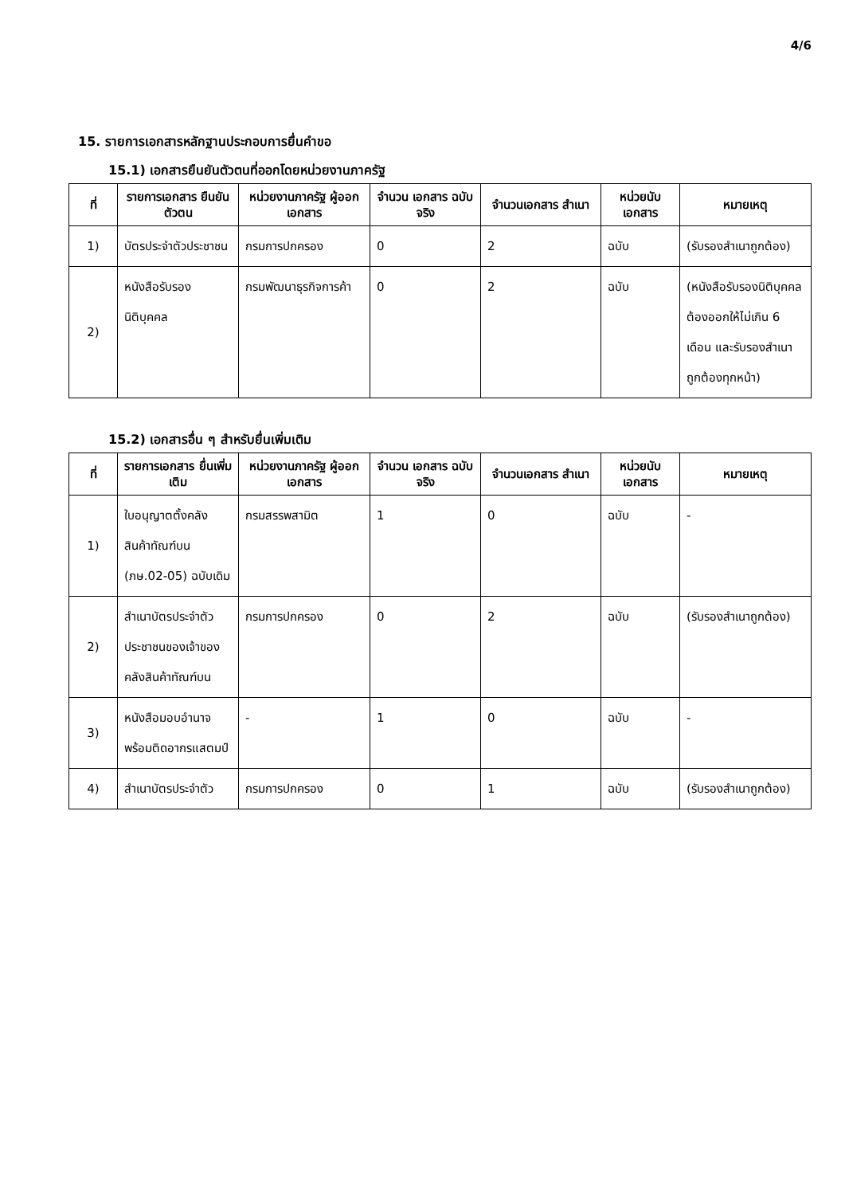4/6
15. รายการเอกสารหลักฐานประกอบการยื่นคำขอ
15.1) เอกสารยืนยันตัวตนที่ออกโดยหน่วยงานภาครัฐ
| ที่ | รายการเอกสาร ยืนยันตัวตน | หน่วยงานภาครัฐ ผู้ออกเอกสาร | จำนวน เอกสาร ฉบับจริง | จำนวนเอกสาร สำเนา | หน่วยนับ เอกสาร | หมายเหตุ |
| --- | --- | --- | --- | --- | --- | --- |
| 1) | บัตรประจำตัวประชาชน | กรมการปกครอง | 0 | 2 | ฉบับ | (รับรองสำเนาถูกต้อง) |
| 2) | หนังสือรับรองนิติบุคคล | กรมพัฒนาธุรกิจการค้า | 0 | 2 | ฉบับ | (หนังสือรับรองนิติบุคคลต้องออกให้ไม่เกิน 6 เดือน และรับรองสำเนาถูกต้องทุกหน้า) |
15.2) เอกสารอื่น ๆ สำหรับยื่นเพิ่มเติม
| ที่ | รายการเอกสาร ยื่นเพิ่มเติม | หน่วยงานภาครัฐ ผู้ออกเอกสาร | จำนวน เอกสาร ฉบับจริง | จำนวนเอกสาร สำเนา | หน่วยนับ เอกสาร | หมายเหตุ |
| --- | --- | --- | --- | --- | --- | --- |
| 1) | ใบอนุญาตตั้งคลังสินค้าทัณฑ์บน (ภษ.02-05) ฉบับเดิม | กรมสรรพสามิต | 1 | 0 | ฉบับ | - |
| 2) | สำเนาบัตรประจำตัวประชาชนของเจ้าของคลังสินค้าทัณฑ์บน | กรมการปกครอง | 0 | 2 | ฉบับ | (รับรองสำเนาถูกต้อง) |
| 3) | หนังสือมอบอำนาจพร้อมติดอากรแสตมป์ | - | 1 | 0 | ฉบับ | - |
| 4) | สำเนาบัตรประจำตัว | กรมการปกครอง | 0 | 1 | ฉบับ | (รับรองสำเนาถูกต้อง) |